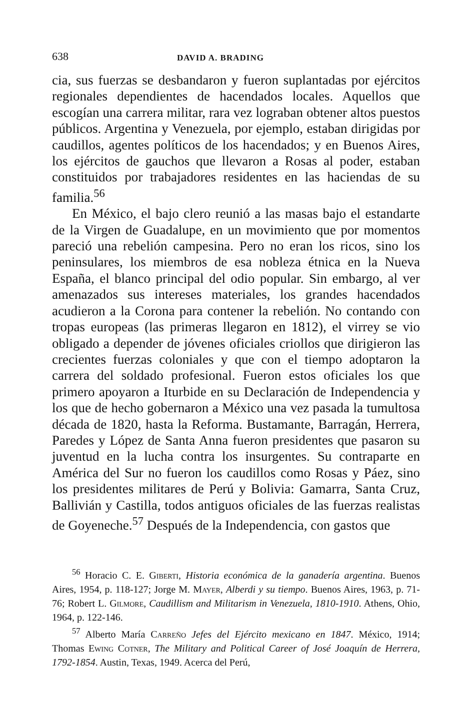638 DAVID A. BRADING
cia, sus fuerzas se desbandaron y fueron suplantadas por ejércitos regionales dependientes de hacendados locales. Aquellos que escogían una carrera militar, rara vez lograban obtener altos puestos públicos. Argentina y Venezuela, por ejemplo, estaban dirigidas por caudillos, agentes políticos de los hacendados; y en Buenos Aires, los ejércitos de gauchos que llevaron a Rosas al poder, estaban constituidos por trabajadores residentes en las haciendas de su familia.<sup>56</sup>
En México, el bajo clero reunió a las masas bajo el estandarte de la Virgen de Guadalupe, en un movimiento que por momentos pareció una rebelión campesina. Pero no eran los ricos, sino los peninsulares, los miembros de esa nobleza étnica en la Nueva España, el blanco principal del odio popular. Sin embargo, al ver amenazados sus intereses materiales, los grandes hacendados acudieron a la Corona para contener la rebelión. No contando con tropas europeas (las primeras llegaron en 1812), el virrey se vio obligado a depender de jóvenes oficiales criollos que dirigieron las crecientes fuerzas coloniales y que con el tiempo adoptaron la carrera del soldado profesional. Fueron estos oficiales los que primero apoyaron a Iturbide en su Declaración de Independencia y los que de hecho gobernaron a México una vez pasada la tumultosa década de 1820, hasta la Reforma. Bustamante, Barragán, Herrera, Paredes y López de Santa Anna fueron presidentes que pasaron su juventud en la lucha contra los insurgentes. Su contraparte en América del Sur no fueron los caudillos como Rosas y Páez, sino los presidentes militares de Perú y Bolivia: Gamarra, Santa Cruz, Ballivián y Castilla, todos antiguos oficiales de las fuerzas realistas de Goyeneche.<sup>57</sup> Después de la Independencia, con gastos que
<sup>56</sup> Horacio C. E. Giberti, Historia económica de la ganadería argentina. Buenos Aires, 1954, p. 118-127; Jorge M. Mayer, Alberdi y su tiempo. Buenos Aires, 1963, p. 71-76; Robert L. Gilmore, Caudillism and Militarism in Venezuela, 1810-1910. Athens, Ohio, 1964, p. 122-146.
<sup>57</sup> Alberto María Carreño Jefes del Ejército mexicano en 1847. México, 1914; Thomas Ewing Cotner, The Military and Political Career of José Joaquín de Herrera, 1792-1854. Austin, Texas, 1949. Acerca del Perú,